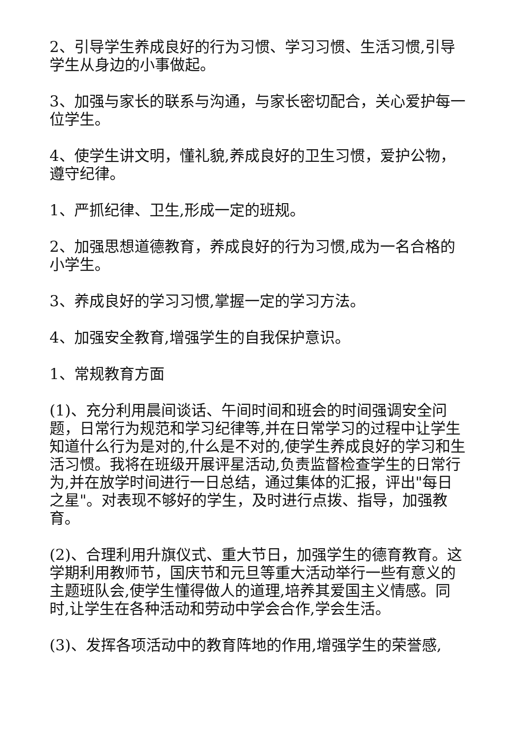2、引导学生养成良好的行为习惯、学习习惯、生活习惯,引导学生从身边的小事做起。
3、加强与家长的联系与沟通，与家长密切配合，关心爱护每一位学生。
4、使学生讲文明，懂礼貌,养成良好的卫生习惯，爱护公物，遵守纪律。
1、严抓纪律、卫生,形成一定的班规。
2、加强思想道德教育，养成良好的行为习惯,成为一名合格的小学生。
3、养成良好的学习习惯,掌握一定的学习方法。
4、加强安全教育,增强学生的自我保护意识。
1、常规教育方面
(1)、充分利用晨间谈话、午间时间和班会的时间强调安全问题，日常行为规范和学习纪律等,并在日常学习的过程中让学生知道什么行为是对的,什么是不对的,使学生养成良好的学习和生活习惯。我将在班级开展评星活动,负责监督检查学生的日常行为,并在放学时间进行一日总结，通过集体的汇报，评出"每日之星"。对表现不够好的学生，及时进行点拨、指导，加强教育。
(2)、合理利用升旗仪式、重大节日，加强学生的德育教育。这学期利用教师节，国庆节和元旦等重大活动举行一些有意义的主题班队会,使学生懂得做人的道理,培养其爱国主义情感。同时,让学生在各种活动和劳动中学会合作,学会生活。
(3)、发挥各项活动中的教育阵地的作用,增强学生的荣誉感,